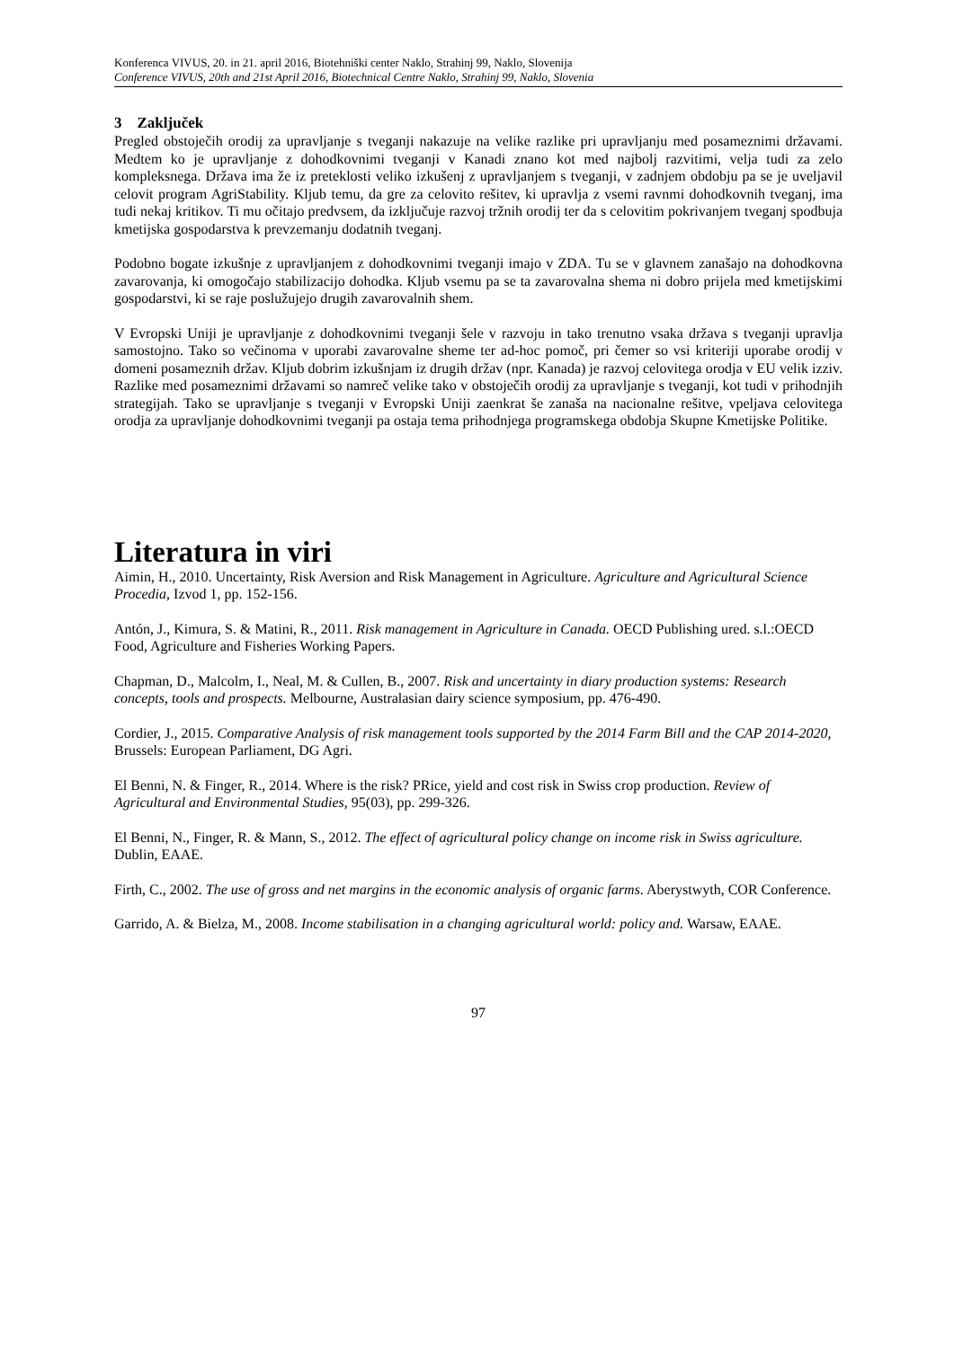Konferenca VIVUS, 20. in 21. april 2016, Biotehniški center Naklo, Strahinj 99, Naklo, Slovenija
Conference VIVUS, 20th and 21st April 2016, Biotechnical Centre Naklo, Strahinj 99, Naklo, Slovenia
3 Zaključek
Pregled obstoječih orodij za upravljanje s tveganji nakazuje na velike razlike pri upravljanju med posameznimi državami. Medtem ko je upravljanje z dohodkovnimi tveganji v Kanadi znano kot med najbolj razvitimi, velja tudi za zelo kompleksnega. Država ima že iz preteklosti veliko izkušenj z upravljanjem s tveganji, v zadnjem obdobju pa se je uveljavil celovit program AgriStability. Kljub temu, da gre za celovito rešitev, ki upravlja z vsemi ravnmi dohodkovnih tveganj, ima tudi nekaj kritikov. Ti mu očitajo predvsem, da izključuje razvoj tržnih orodij ter da s celovitim pokrivanjem tveganj spodbuja kmetijska gospodarstva k prevzemanju dodatnih tveganj.
Podobno bogate izkušnje z upravljanjem z dohodkovnimi tveganji imajo v ZDA. Tu se v glavnem zanašajo na dohodkovna zavarovanja, ki omogočajo stabilizacijo dohodka. Kljub vsemu pa se ta zavarovalna shema ni dobro prijela med kmetijskimi gospodarstvi, ki se raje poslužujejo drugih zavarovalnih shem.
V Evropski Uniji je upravljanje z dohodkovnimi tveganji šele v razvoju in tako trenutno vsaka država s tveganji upravlja samostojno. Tako so večinoma v uporabi zavarovalne sheme ter ad-hoc pomoč, pri čemer so vsi kriteriji uporabe orodij v domeni posameznih držav. Kljub dobrim izkušnjam iz drugih držav (npr. Kanada) je razvoj celovitega orodja v EU velik izziv. Razlike med posameznimi državami so namreč velike tako v obstoječih orodij za upravljanje s tveganji, kot tudi v prihodnjih strategijah. Tako se upravljanje s tveganji v Evropski Uniji zaenkrat še zanaša na nacionalne rešitve, vpeljava celovitega orodja za upravljanje dohodkovnimi tveganji pa ostaja tema prihodnjega programskega obdobja Skupne Kmetijske Politike.
Literatura in viri
Aimin, H., 2010. Uncertainty, Risk Aversion and Risk Management in Agriculture. Agriculture and Agricultural Science Procedia, Izvod 1, pp. 152-156.
Antón, J., Kimura, S. & Matini, R., 2011. Risk management in Agriculture in Canada. OECD Publishing ured. s.l.:OECD Food, Agriculture and Fisheries Working Papers.
Chapman, D., Malcolm, I., Neal, M. & Cullen, B., 2007. Risk and uncertainty in diary production systems: Research concepts, tools and prospects. Melbourne, Australasian dairy science symposium, pp. 476-490.
Cordier, J., 2015. Comparative Analysis of risk management tools supported by the 2014 Farm Bill and the CAP 2014-2020, Brussels: European Parliament, DG Agri.
El Benni, N. & Finger, R., 2014. Where is the risk? PRice, yield and cost risk in Swiss crop production. Review of Agricultural and Environmental Studies, 95(03), pp. 299-326.
El Benni, N., Finger, R. & Mann, S., 2012. The effect of agricultural policy change on income risk in Swiss agriculture. Dublin, EAAE.
Firth, C., 2002. The use of gross and net margins in the economic analysis of organic farms. Aberystwyth, COR Conference.
Garrido, A. & Bielza, M., 2008. Income stabilisation in a changing agricultural world: policy and. Warsaw, EAAE.
97